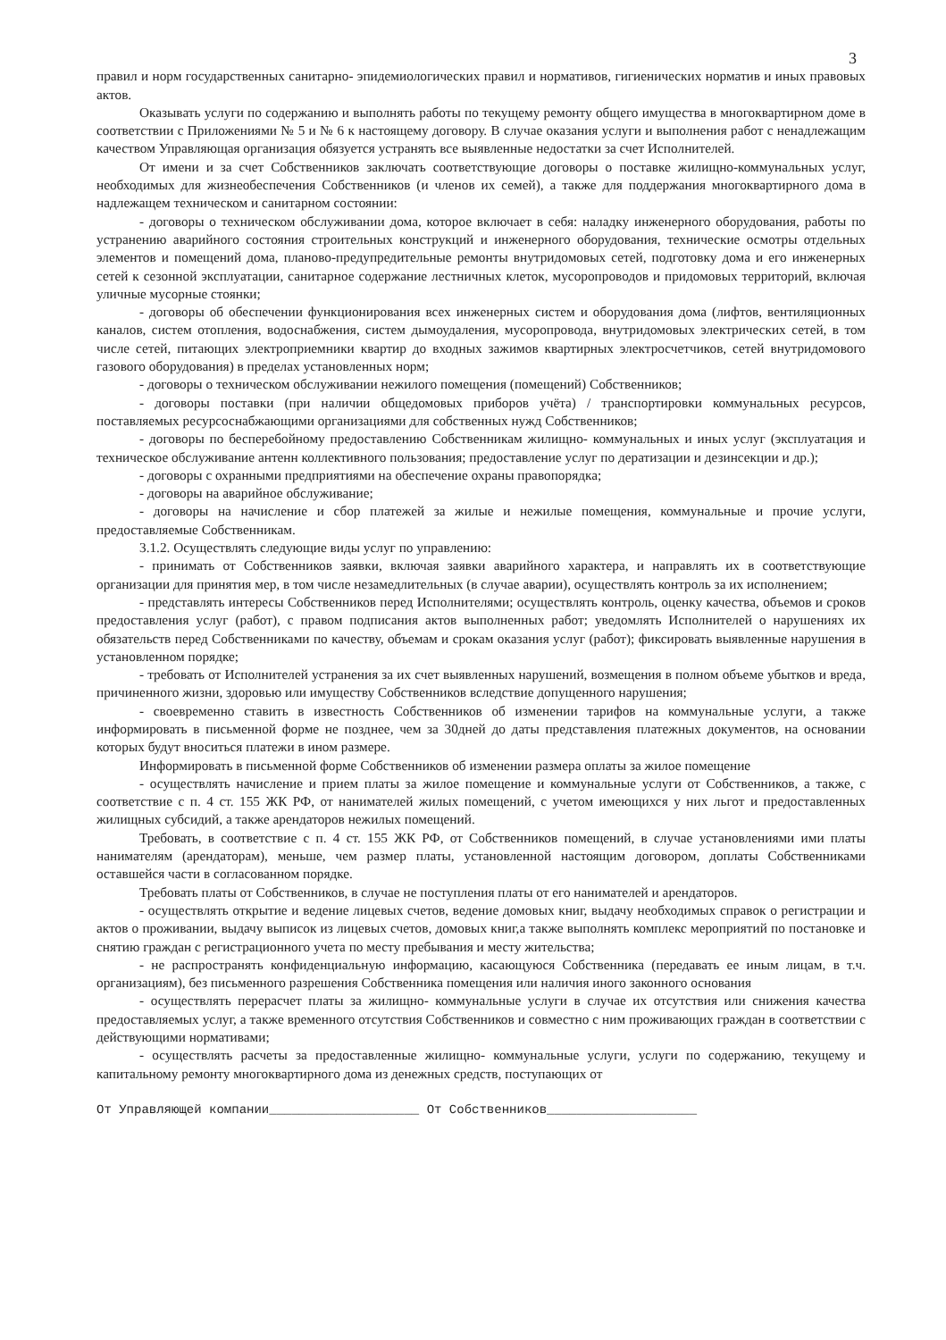3
правил и норм государственных санитарно- эпидемиологических правил и нормативов, гигиенических норматив и иных правовых актов.
Оказывать услуги по содержанию и выполнять работы по текущему ремонту общего имущества в многоквартирном доме в соответствии с Приложениями № 5 и № 6 к настоящему договору. В случае оказания услуги и выполнения работ с ненадлежащим качеством Управляющая организация обязуется устранять все выявленные недостатки за счет Исполнителей.
От имени и за счет Собственников заключать соответствующие договоры о поставке жилищно-коммунальных услуг, необходимых для жизнеобеспечения Собственников (и членов их семей), а также для поддержания многоквартирного дома в надлежащем техническом и санитарном состоянии:
- договоры о техническом обслуживании дома, которое включает в себя: наладку инженерного оборудования, работы по устранению аварийного состояния строительных конструкций и инженерного оборудования, технические осмотры отдельных элементов и помещений дома, планово-предупредительные ремонты внутридомовых сетей, подготовку дома и его инженерных сетей к сезонной эксплуатации, санитарное содержание лестничных клеток, мусоропроводов и придомовых территорий, включая уличные мусорные стоянки;
- договоры об обеспечении функционирования всех инженерных систем и оборудования дома (лифтов, вентиляционных каналов, систем отопления, водоснабжения, систем дымоудаления, мусоропровода, внутридомовых электрических сетей, в том числе сетей, питающих электроприемники квартир до входных зажимов квартирных электросчетчиков, сетей внутридомового газового оборудования) в пределах установленных норм;
- договоры о техническом обслуживании нежилого помещения (помещений) Собственников;
- договоры поставки (при наличии общедомовых приборов учёта) / транспортировки коммунальных ресурсов, поставляемых ресурсоснабжающими организациями для собственных нужд Собственников;
- договоры по бесперебойному предоставлению Собственникам жилищно- коммунальных и иных услуг (эксплуатация и техническое обслуживание антенн коллективного пользования; предоставление услуг по дератизации и дезинсекции и др.);
- договоры с охранными предприятиями на обеспечение охраны правопорядка;
- договоры на аварийное обслуживание;
- договоры на начисление и сбор платежей за жилые и нежилые помещения, коммунальные и прочие услуги, предоставляемые Собственникам.
3.1.2. Осуществлять следующие виды услуг по управлению:
- принимать от Собственников заявки, включая заявки аварийного характера, и направлять их в соответствующие организации для принятия мер, в том числе незамедлительных (в случае аварии), осуществлять контроль за их исполнением;
- представлять интересы Собственников перед Исполнителями; осуществлять контроль, оценку качества, объемов и сроков предоставления услуг (работ), с правом подписания актов выполненных работ; уведомлять Исполнителей о нарушениях их обязательств перед Собственниками по качеству, объемам и срокам оказания услуг (работ); фиксировать выявленные нарушения в установленном порядке;
- требовать от Исполнителей устранения за их счет выявленных нарушений, возмещения в полном объеме убытков и вреда, причиненного жизни, здоровью или имуществу Собственников вследствие допущенного нарушения;
- своевременно ставить в известность Собственников об изменении тарифов на коммунальные услуги, а также информировать в письменной форме не позднее, чем за 30дней до даты представления платежных документов, на основании которых будут вноситься платежи в ином размере.
Информировать в письменной форме Собственников об изменении размера оплаты за жилое помещение
- осуществлять начисление и прием платы за жилое помещение и коммунальные услуги от Собственников, а также, с соответствие с п. 4 ст. 155 ЖК РФ, от нанимателей жилых помещений, с учетом имеющихся у них льгот и предоставленных жилищных субсидий, а также арендаторов нежилых помещений.
Требовать, в соответствие с п. 4 ст. 155 ЖК РФ, от Собственников помещений, в случае установлениями ими платы нанимателям (арендаторам), меньше, чем размер платы, установленной настоящим договором, доплаты Собственниками оставшейся части в согласованном порядке.
Требовать платы от Собственников, в случае не поступления платы от его нанимателей и арендаторов.
- осуществлять открытие и ведение лицевых счетов, ведение домовых книг, выдачу необходимых справок о регистрации и актов о проживании, выдачу выписок из лицевых счетов, домовых книг,а также выполнять комплекс мероприятий по постановке и снятию граждан с регистрационного учета по месту пребывания и месту жительства;
- не распространять конфиденциальную информацию, касающуюся Собственника (передавать ее иным лицам, в т.ч. организациям), без письменного разрешения Собственника помещения или наличия иного законного основания
- осуществлять перерасчет платы за жилищно- коммунальные услуги в случае их отсутствия или снижения качества предоставляемых услуг, а также временного отсутствия Собственников и совместно с ним проживающих граждан в соответствии с действующими нормативами;
- осуществлять расчеты за предоставленные жилищно- коммунальные услуги, услуги по содержанию, текущему и капитальному ремонту многоквартирного дома из денежных средств, поступающих от
От Управляющей компании____________________ От Собственников____________________